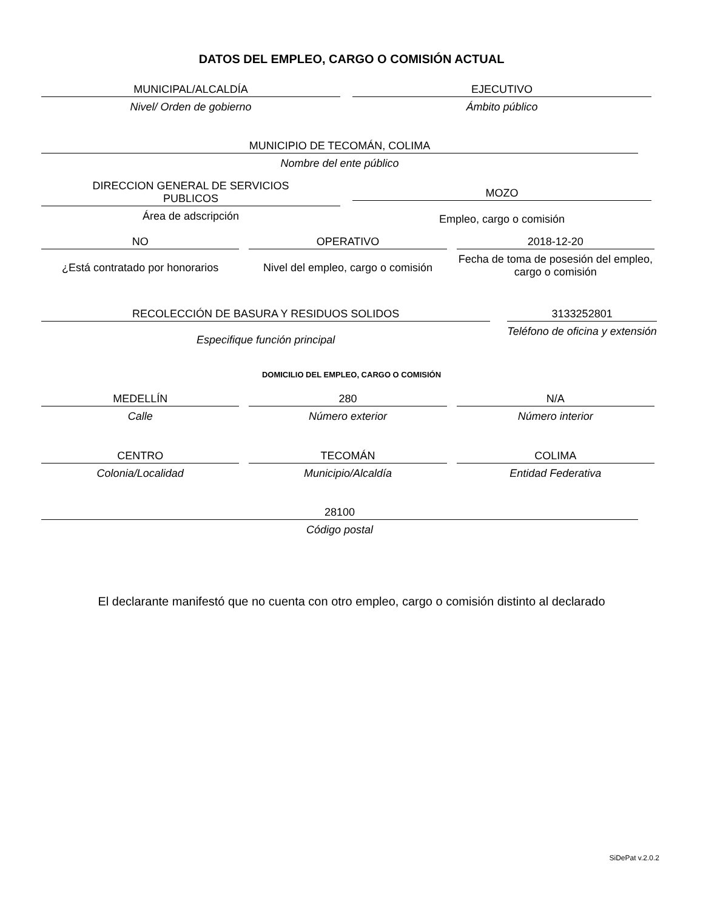DATOS DEL EMPLEO, CARGO O COMISIÓN ACTUAL
MUNICIPAL/ALCALDÍA
Nivel/ Orden de gobierno
EJECUTIVO
Ámbito público
MUNICIPIO DE TECOMÁN, COLIMA
Nombre del ente público
DIRECCION GENERAL DE SERVICIOS
PUBLICOS
Área de adscripción
MOZO
Empleo, cargo o comisión
NO
¿Está contratado por honorarios
OPERATIVO
Nivel del empleo, cargo o comisión
2018-12-20
Fecha de toma de posesión del empleo, cargo o comisión
RECOLECCIÓN DE BASURA Y RESIDUOS SOLIDOS
Especifique función principal
3133252801
Teléfono de oficina y extensión
DOMICILIO DEL EMPLEO, CARGO O COMISIÓN
MEDELLÍN
Calle
280
Número exterior
N/A
Número interior
CENTRO
Colonia/Localidad
TECOMÁN
Municipio/Alcaldía
COLIMA
Entidad Federativa
28100
Código postal
El declarante manifestó que no cuenta con otro empleo, cargo o comisión distinto al declarado
SiDePat v.2.0.2